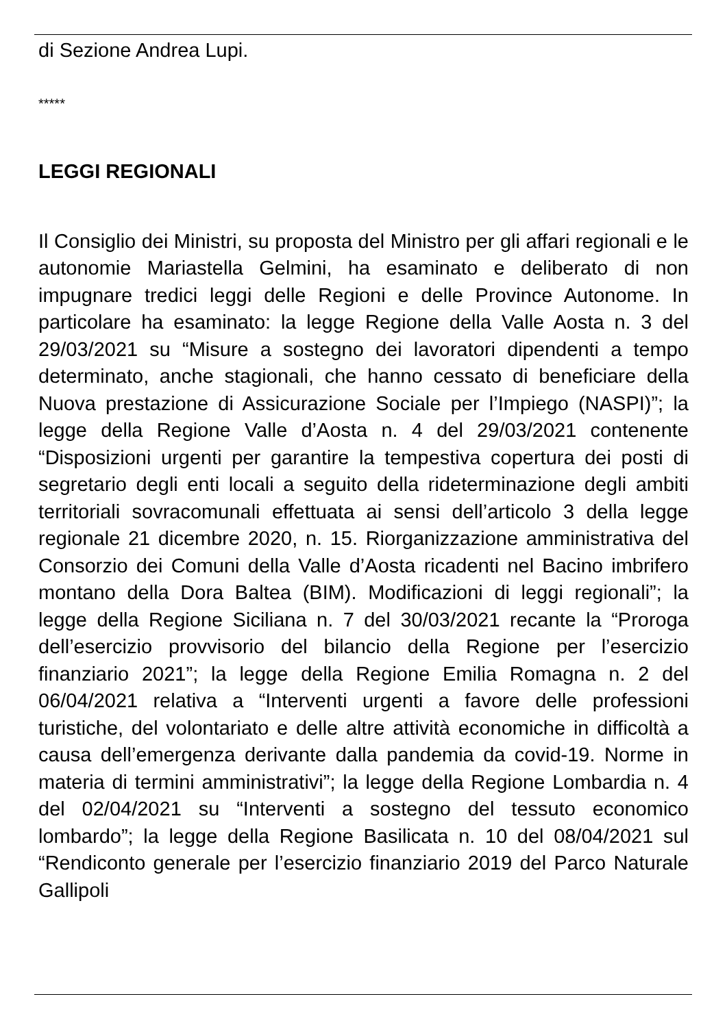di Sezione Andrea Lupi.
*****
LEGGI REGIONALI
Il Consiglio dei Ministri, su proposta del Ministro per gli affari regionali e le autonomie Mariastella Gelmini, ha esaminato e deliberato di non impugnare tredici leggi delle Regioni e delle Province Autonome. In particolare ha esaminato: la legge Regione della Valle Aosta n. 3 del 29/03/2021 su “Misure a sostegno dei lavoratori dipendenti a tempo determinato, anche stagionali, che hanno cessato di beneficiare della Nuova prestazione di Assicurazione Sociale per l’Impiego (NASPI)”; la legge della Regione Valle d’Aosta n. 4 del 29/03/2021 contenente “Disposizioni urgenti per garantire la tempestiva copertura dei posti di segretario degli enti locali a seguito della rideterminazione degli ambiti territoriali sovracomunali effettuata ai sensi dell’articolo 3 della legge regionale 21 dicembre 2020, n. 15. Riorganizzazione amministrativa del Consorzio dei Comuni della Valle d’Aosta ricadenti nel Bacino imbrifero montano della Dora Baltea (BIM). Modificazioni di leggi regionali”; la legge della Regione Siciliana n. 7 del 30/03/2021 recante la “Proroga dell’esercizio provvisorio del bilancio della Regione per l’esercizio finanziario 2021”; la legge della Regione Emilia Romagna n. 2 del 06/04/2021 relativa a “Interventi urgenti a favore delle professioni turistiche, del volontariato e delle altre attività economiche in difficoltà a causa dell’emergenza derivante dalla pandemia da covid-19. Norme in materia di termini amministrativi”; la legge della Regione Lombardia n. 4 del 02/04/2021 su “Interventi a sostegno del tessuto economico lombardo”; la legge della Regione Basilicata n. 10 del 08/04/2021 sul “Rendiconto generale per l’esercizio finanziario 2019 del Parco Naturale Gallipoli